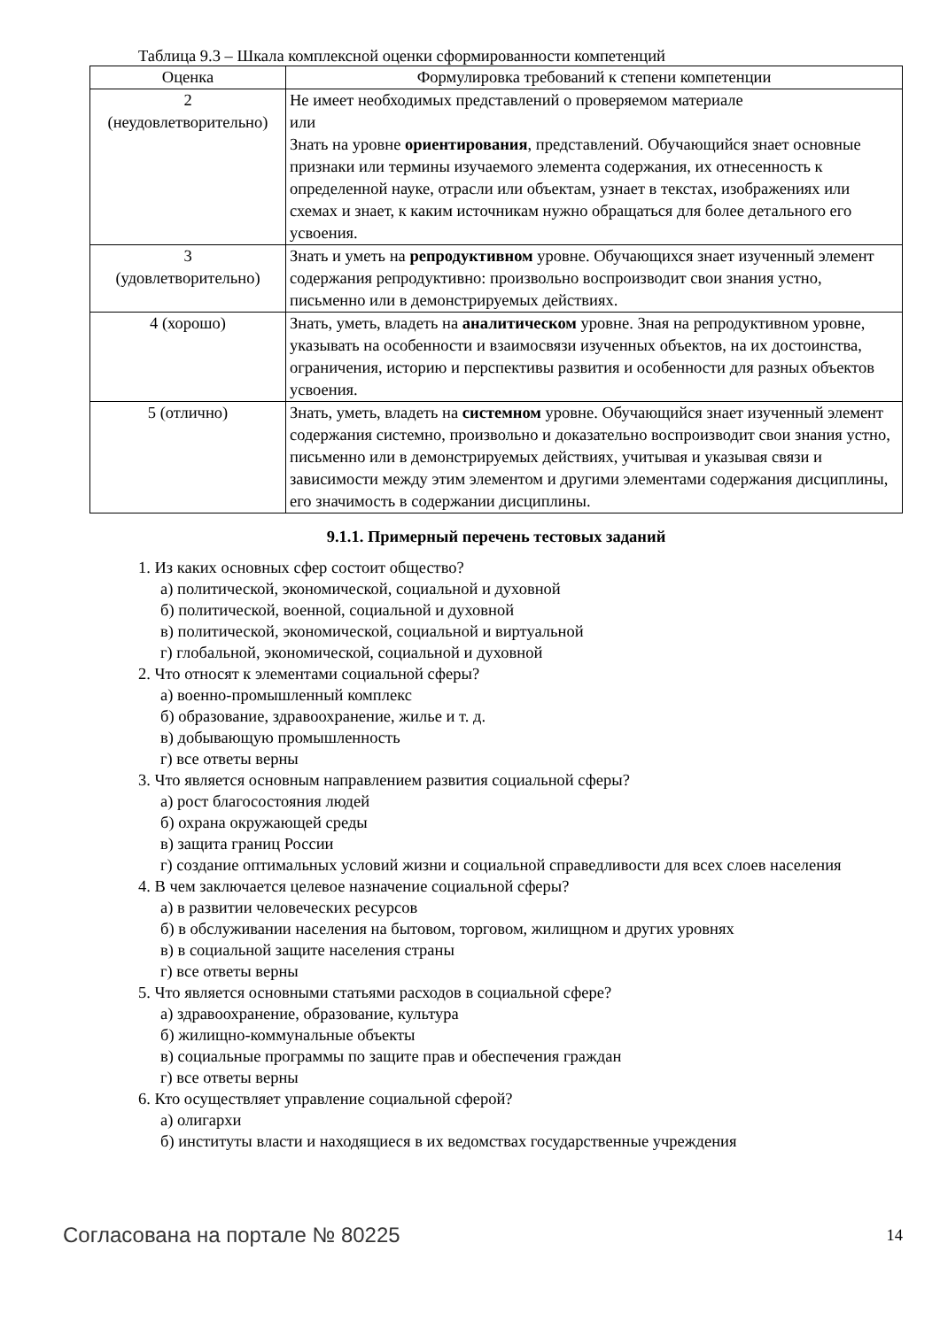Таблица 9.3 – Шкала комплексной оценки сформированности компетенций
| Оценка | Формулировка требований к степени компетенции |
| --- | --- |
| 2 (неудовлетворительно) | Не имеет необходимых представлений о проверяемом материале или Знать на уровне ориентирования , представлений. Обучающийся знает основные признаки или термины изучаемого элемента содержания, их отнесенность к определенной науке, отрасли или объектам, узнает в текстах, изображениях или схемах и знает, к каким источникам нужно обращаться для более детального его усвоения. |
| 3 (удовлетворительно) | Знать и уметь на репродуктивном уровне. Обучающихся знает изученный элемент содержания репродуктивно: произвольно воспроизводит свои знания устно, письменно или в демонстрируемых действиях. |
| 4 (хорошо) | Знать, уметь, владеть на аналитическом уровне. Зная на репродуктивном уровне, указывать на особенности и взаимосвязи изученных объектов, на их достоинства, ограничения, историю и перспективы развития и особенности для разных объектов усвоения. |
| 5 (отлично) | Знать, уметь, владеть на системном уровне. Обучающийся знает изученный элемент содержания системно, произвольно и доказательно воспроизводит свои знания устно, письменно или в демонстрируемых действиях, учитывая и указывая связи и зависимости между этим элементом и другими элементами содержания дисциплины, его значимость в содержании дисциплины. |
9.1.1. Примерный перечень тестовых заданий
1. Из каких основных сфер состоит общество?
а) политической, экономической, социальной и духовной
б) политической, военной, социальной и духовной
в) политической, экономической, социальной и виртуальной
г) глобальной, экономической, социальной и духовной
2. Что относят к элементами социальной сферы?
а) военно-промышленный комплекс
б) образование, здравоохранение, жилье и т. д.
в) добывающую промышленность
г) все ответы верны
3. Что является основным направлением развития социальной сферы?
а) рост благосостояния людей
б) охрана окружающей среды
в) защита границ России
г) создание оптимальных условий жизни и социальной справедливости для всех слоев населения
4. В чем заключается целевое назначение социальной сферы?
а) в развитии человеческих ресурсов
б) в обслуживании населения на бытовом, торговом, жилищном и других уровнях
в) в социальной защите населения страны
г) все ответы верны
5. Что является основными статьями расходов в социальной сфере?
а) здравоохранение, образование, культура
б) жилищно-коммунальные объекты
в) социальные программы по защите прав и обеспечения граждан
г) все ответы верны
6. Кто осуществляет управление социальной сферой?
а) олигархи
б) институты власти и находящиеся в их ведомствах государственные учреждения
Согласована на портале № 80225 14